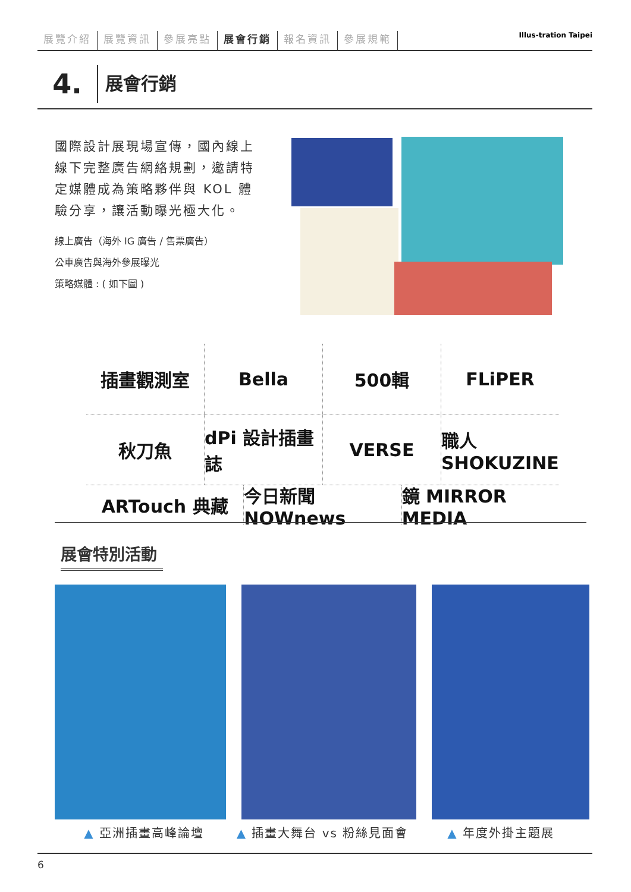展覽介紹 展覽資訊 參展亮點 展會行銷 報名資訊 參展規範
Illus-tration Taipei
4.
展會行銷
國際設計展現場宣傳，國內線上線下完整廣告網絡規劃，邀請特定媒體成為策略夥伴與 KOL 體驗分享，讓活動曝光極大化。
線上廣告（海外 IG 廣告 / 售票廣告）
公車廣告與海外參展曝光
策略媒體 : ( 如下圖 )
插畫觀測室 Bella 500輯 FLiPER
秋刀魚 dPi 設計插畫誌 VERSE 職人 SHOKUZINE
ARTouch 典藏 今日新聞 NOWnews 鏡 MIRROR MEDIA
展會特別活動
▲ 亞洲插畫高峰論壇 ▲ 插畫大舞台 vs 粉絲見面會 ▲ 年度外掛主題展
6